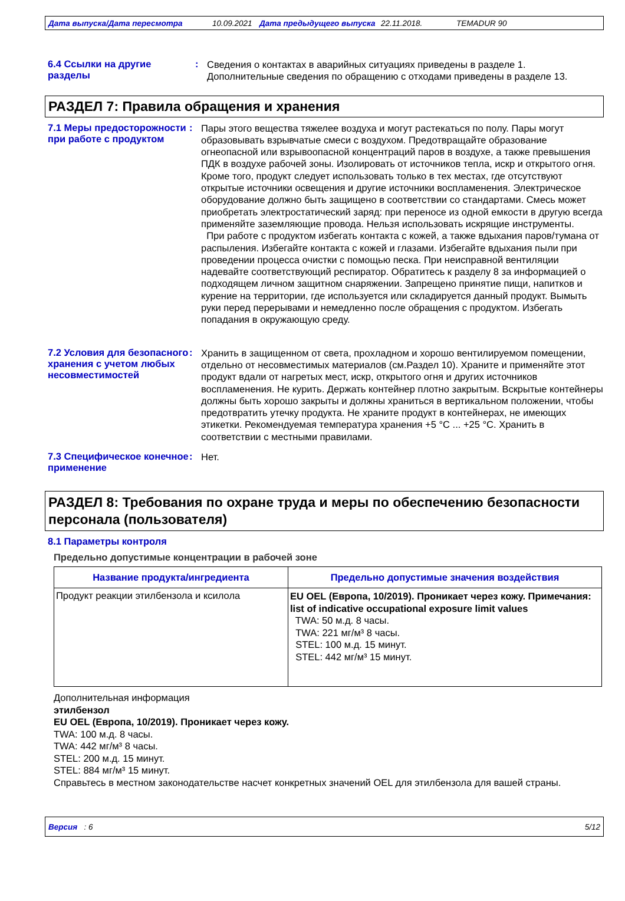Дата выпуска/Дата пересмотра 10.09.2021 Дата предыдущего выпуска 22.11.2018. TEMADUR 90
6.4 Ссылки на другие разделы
:
Сведения о контактах в аварийных ситуациях приведены в разделе 1.
Дополнительные сведения по обращению с отходами приведены в разделе 13.
РАЗДЕЛ 7: Правила обращения и хранения
7.1 Меры предосторожности при работе с продуктом
:
Пары этого вещества тяжелее воздуха и могут растекаться по полу. Пары могут образовывать взрывчатые смеси с воздухом. Предотвращайте образование огнеопасной или взрывоопасной концентраций паров в воздухе, а также превышения ПДК в воздухе рабочей зоны. Изолировать от источников тепла, искр и открытого огня. Кроме того, продукт следует использовать только в тех местах, где отсутствуют открытые источники освещения и другие источники воспламенения. Электрическое оборудование должно быть защищено в соответствии со стандартами. Смесь может приобретать электростатический заряд: при переносе из одной емкости в другую всегда применяйте заземляющие провода. Нельзя использовать искрящие инструменты.
При работе с продуктом избегать контакта с кожей, а также вдыхания паров/тумана от распыления. Избегайте контакта с кожей и глазами. Избегайте вдыхания пыли при проведении процесса очистки с помощью песка. При неисправной вентиляции надевайте соответствующий респиратор. Обратитесь к разделу 8 за информацией о подходящем личном защитном снаряжении. Запрещено принятие пищи, напитков и курение на территории, где используется или складируется данный продукт. Вымыть руки перед перерывами и немедленно после обращения с продуктом. Избегать попадания в окружающую среду.
7.2 Условия для безопасного хранения с учетом любых несовместимостей
:
Хранить в защищенном от света, прохладном и хорошо вентилируемом помещении, отдельно от несовместимых материалов (см.Раздел 10). Храните и применяйте этот продукт вдали от нагретых мест, искр, открытого огня и других источников воспламенения. Не курить. Держать контейнер плотно закрытым. Вскрытые контейнеры должны быть хорошо закрыты и должны храниться в вертикальном положении, чтобы предотвратить утечку продукта. Не храните продукт в контейнерах, не имеющих этикетки. Рекомендуемая температура хранения +5 °C ... +25 °C. Хранить в соответствии с местными правилами.
7.3 Специфическое конечное применение
:
Нет.
РАЗДЕЛ 8: Требования по охране труда и меры по обеспечению безопасности персонала (пользователя)
8.1 Параметры контроля
Предельно допустимые концентрации в рабочей зоне
| Название продукта/ингредиента | Предельно допустимые значения воздействия |
| --- | --- |
| Продукт реакции этилбензола и ксилола | EU OEL (Европа, 10/2019). Проникает через кожу. Примечания: list of indicative occupational exposure limit values TWA: 50 м.д. 8 часы. TWA: 221 мг/м³ 8 часы. STEL: 100 м.д. 15 минут. STEL: 442 мг/м³ 15 минут. |
Дополнительная информация
этилбензол
EU OEL (Европа, 10/2019). Проникает через кожу.
TWA: 100 м.д. 8 часы.
TWA: 442 мг/м³ 8 часы.
STEL: 200 м.д. 15 минут.
STEL: 884 мг/м³ 15 минут.
Справьтесь в местном законодательстве насчет конкретных значений OEL для этилбензола для вашей страны.
Версия : 6 5/12